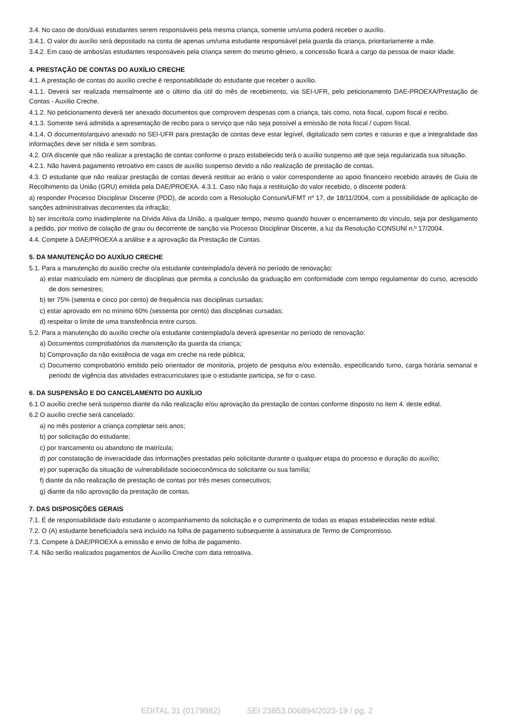3.4. No caso de dois/duas estudantes serem responsáveis pela mesma criança, somente um/uma poderá receber o auxílio.
3.4.1. O valor do auxílio será depositado na conta de apenas um/uma estudante responsável pela guarda da criança, prioritariamente a mãe.
3.4.2. Em caso de ambos/as estudantes responsáveis pela criança serem do mesmo gênero, a concessão ficará a cargo da pessoa de maior idade.
4. PRESTAÇÃO DE CONTAS DO AUXÍLIO CRECHE
4.1. A prestação de contas do auxílio creche é responsabilidade do estudante que receber o auxílio.
4.1.1. Deverá ser realizada mensalmente até o último dia útil do mês de recebimento, via SEI-UFR, pelo peticionamento DAE-PROEXA/Prestação de Contas - Auxílio Creche.
4.1.2. No peticionamento deverá ser anexado documentos que comprovem despesas com a criança, tais como, nota fiscal, cupom fiscal e recibo.
4.1.3. Somente será admitida a apresentação de recibo para o serviço que não seja possível a emissão de nota fiscal / cupom fiscal.
4.1.4. O documento/arquivo anexado no SEI-UFR para prestação de contas deve estar legível, digitalizado sem cortes e rasuras e que a integralidade das informações deve ser nítida e sem sombras.
4.2. O/A discente que não realizar a prestação de contas conforme o prazo estabelecido terá o auxílio suspenso até que seja regularizada sua situação.
4.2.1. Não haverá pagamento retroativo em casos de auxílio suspenso devido a não realização de prestação de contas.
4.3. O estudante que não realizar prestação de contas deverá restituir ao erário o valor correspondente ao apoio financeiro recebido através de Guia de Recolhimento da União (GRU) emitida pela DAE/PROEXA. 4.3.1. Caso não haja a restituição do valor recebido, o discente poderá:
a) responder Processo Disciplinar Discente (PDD), de acordo com a Resolução Consuni/UFMT nº 17, de 18/11/2004, com a possibilidade de aplicação de sanções administrativas decorrentes da infração;
b) ser inscrito/a como inadimplente na Dívida Ativa da União, a qualquer tempo, mesmo quando houver o encerramento do vínculo, seja por desligamento a pedido, por motivo de colação de grau ou decorrente de sanção via Processo Disciplinar Discente, a luz da Resolução CONSUNI n.º 17/2004.
4.4. Compete à DAE/PROEXA a análise e a aprovação da Prestação de Contas.
5. DA MANUTENÇÃO DO AUXÍLIO CRECHE
5.1. Para a manutenção do auxílio creche o/a estudante contemplado/a deverá no período de renovação:
a) estar matriculado em número de disciplinas que permita a conclusão da graduação em conformidade com tempo regulamentar do curso, acrescido de dois semestres;
b) ter 75% (setenta e cinco por cento) de frequência nas disciplinas cursadas;
c) estar aprovado em no mínimo 60% (sessenta por cento) das disciplinas cursadas;
d) respeitar o limite de uma transferência entre cursos.
5.2. Para a manutenção do auxílio creche o/a estudante contemplado/a deverá apresentar no período de renovação:
a) Documentos comprobatórios da manutenção da guarda da criança;
b) Comprovação da não existência de vaga em creche na rede pública;
c) Documento comprobatório emitido pelo orientador de monitoria, projeto de pesquisa e/ou extensão, especificando turno, carga horária semanal e período de vigência das atividades extracurriculares que o estudante participa, se for o caso.
6. DA SUSPENSÃO E DO CANCELAMENTO DO AUXÍLIO
6.1 O auxílio creche será suspenso diante da não realização e/ou aprovação da prestação de contas conforme disposto no item 4. deste edital.
6.2 O auxílio creche será cancelado:
a) no mês posterior a criança completar seis anos;
b) por solicitação do estudante;
c) por trancamento ou abandono de matrícula;
d) por constatação de inveracidade das informações prestadas pelo solicitante durante o qualquer etapa do processo e duração do auxílio;
e) por superação da situação de vulnerabilidade socioeconômica do solicitante ou sua família;
f) diante da não realização de prestação de contas por três meses consecutivos;
g) diante da não aprovação da prestação de contas.
7. DAS DISPOSIÇÕES GERAIS
7.1. É de responsabilidade da/o estudante o acompanhamento da solicitação e o cumprimento de todas as etapas estabelecidas neste edital.
7.2. O (A) estudante beneficiado/a será incluído na folha de pagamento subsequente à assinatura de Termo de Compromisso.
7.3. Compete à DAE/PROEXA a emissão e envio de folha de pagamento.
7.4. Não serão realizados pagamentos de Auxílio Creche com data retroativa.
EDITAL 31 (0179982) SEI 23853.006894/2023-19 / pg. 2